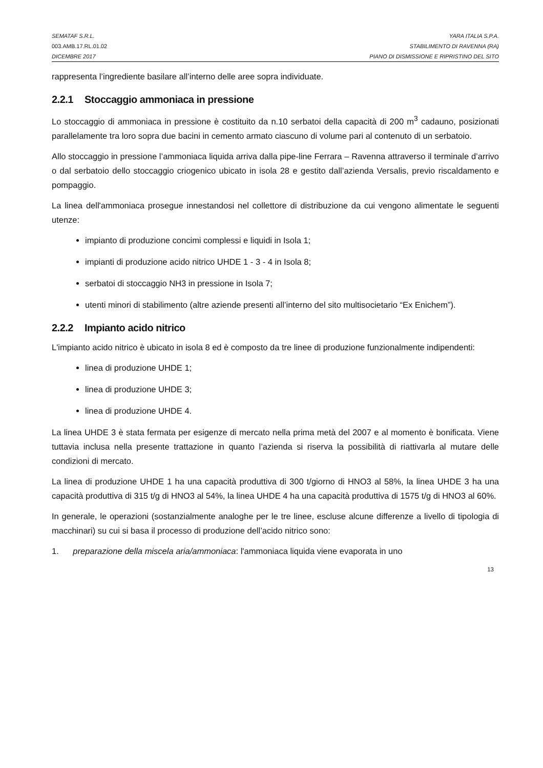SEMATAF S.R.L. YARA ITALIA S.P.A.
003.AMB.17.RL.01.02 STABILIMENTO DI RAVENNA (RA)
DICEMBRE 2017 PIANO DI DISMISSIONE E RIPRISTINO DEL SITO
rappresenta l’ingrediente basilare all’interno delle aree sopra individuate.
2.2.1 Stoccaggio ammoniaca in pressione
Lo stoccaggio di ammoniaca in pressione è costituito da n.10 serbatoi della capacità di 200 m<sup>3</sup> cadauno, posizionati parallelamente tra loro sopra due bacini in cemento armato ciascuno di volume pari al contenuto di un serbatoio.
Allo stoccaggio in pressione l’ammoniaca liquida arriva dalla pipe-line Ferrara – Ravenna attraverso il terminale d’arrivo o dal serbatoio dello stoccaggio criogenico ubicato in isola 28 e gestito dall’azienda Versalis, previo riscaldamento e pompaggio.
La linea dell'ammoniaca prosegue innestandosi nel collettore di distribuzione da cui vengono alimentate le seguenti utenze:
impianto di produzione concimi complessi e liquidi in Isola 1;
impianti di produzione acido nitrico UHDE 1 - 3 - 4 in Isola 8;
serbatoi di stoccaggio NH3 in pressione in Isola 7;
utenti minori di stabilimento (altre aziende presenti all’interno del sito multisocietario “Ex Enichem”).
2.2.2 Impianto acido nitrico
L'impianto acido nitrico è ubicato in isola 8 ed è composto da tre linee di produzione funzionalmente indipendenti:
linea di produzione UHDE 1;
linea di produzione UHDE 3;
linea di produzione UHDE 4.
La linea UHDE 3 è stata fermata per esigenze di mercato nella prima metà del 2007 e al momento è bonificata. Viene tuttavia inclusa nella presente trattazione in quanto l’azienda si riserva la possibilità di riattivarla al mutare delle condizioni di mercato.
La linea di produzione UHDE 1 ha una capacità produttiva di 300 t/giorno di HNO3 al 58%, la linea UHDE 3 ha una capacità produttiva di 315 t/g di HNO3 al 54%, la linea UHDE 4 ha una capacità produttiva di 1575 t/g di HNO3 al 60%.
In generale, le operazioni (sostanzialmente analoghe per le tre linee, escluse alcune differenze a livello di tipologia di macchinari) su cui si basa il processo di produzione dell’acido nitrico sono:
1. preparazione della miscela aria/ammoniaca: l'ammoniaca liquida viene evaporata in uno
13